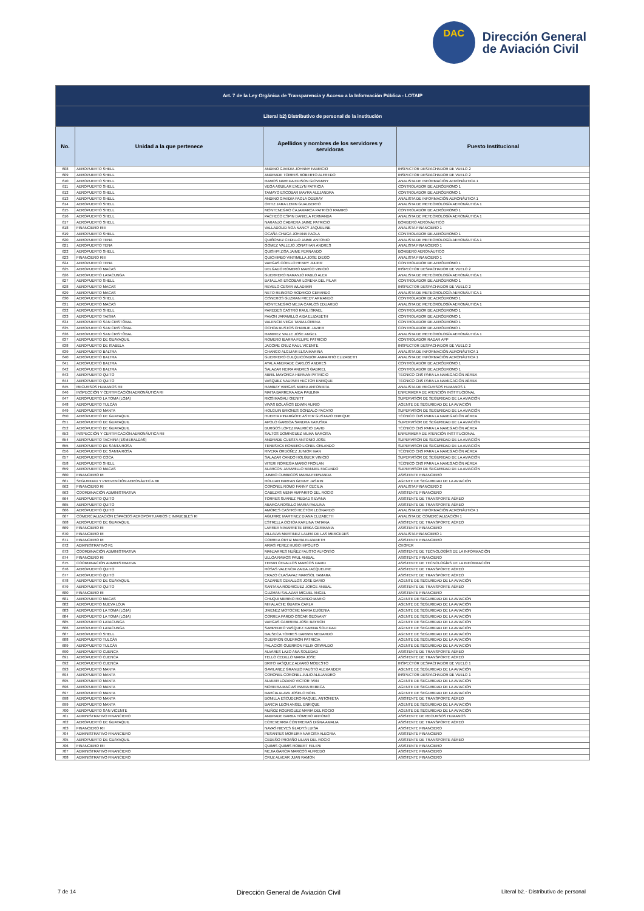DAC
Dirección General
de Aviación Civil
| Art. 7 de la Ley Orgánica de Transparencia y Acceso a la Información Pública - LOTAIP | | | |
| Literal b2) Distributivo de personal de la institución | | | |
| No. | Unidad a la que pertenece | Apellidos y nombres de los servidores y servidoras | Puesto Institucional |
| 608 | AEROPUERTO SHELL | ANDINO GAVIDIA JOHNNY FABRICIO | INSPECTOR DESPACHADOR DE VUELO 2 |
| 609 | AEROPUERTO SHELL | ANDRADE TORRES ROBERTO ALFREDO | INSPECTOR DESPACHADOR DE VUELO 2 |
| 610 | AEROPUERTO SHELL | RAMOS NAVEDA EDISON GIOVANNY | ANALISTA DE INFORMACIÓN AERONÁUTICA 1 |
| 611 | AEROPUERTO SHELL | VEGA AGUILAR EVELYN PATRICIA | CONTROLADOR DE AERÓDROMO 1 |
| 612 | AEROPUERTO SHELL | TAMAYO ESCOBAR MAYRA ALEJANDRA | CONTROLADOR DE AERÓDROMO 1 |
| 613 | AEROPUERTO SHELL | ANDINO GAVIDIA PAOLA ODERAY | ANALISTA DE INFORMACIÓN AERONÁUTICA 1 |
| 614 | AEROPUERTO SHELL | ORTIZ JARA LENIN GUALBERTO | ANALISTA DE METEOROLOGÍA AERONÁUTICA 1 |
| 615 | AEROPUERTO SHELL | MONTENEGRO CAJAMARCA PATRICIO RAMIRO | CONTROLADOR DE AERÓDROMO 1 |
| 616 | AEROPUERTO SHELL | PACHECO ESPIN DANIELA FERNANDA | ANALISTA DE METEOROLOGÍA AERONÁUTICA 1 |
| 617 | AEROPUERTO SHELL | NARANJO CABRERA JAIME PATRICIO | BOMBERO AERONÁUTICO |
| 618 | FINANCIERO RIII | VALLADOLID NOA NANCY JAQUELINE | ANALISTA FINANCIERO 1 |
| 619 | AEROPUERTO SHELL | OCAÑA CHUGA JOHANA PAOLA | CONTROLADOR DE AERÓDROMO 1 |
| 620 | AEROPUERTO TENA | QUIÑONEZ CEDILLO JAIME ANTONIO | ANALISTA DE METEOROLOGÍA AERONÁUTICA 1 |
| 621 | AEROPUERTO TENA | GOMEZ VALLEJO JONATHAN ANDRES | ANALISTA FINANCIERO 1 |
| 622 | AEROPUERTO SHELL | QUISHPI ZISA JAIME FERNANDO | BOMBERO AERONÁUTICO |
| 623 | FINANCIERO RIII | QUICHIMBO VINTIMILLA JOSE DIEGO | ANALISTA FINANCIERO 1 |
| 624 | AEROPUERTO TENA | VARGAS COELLO HENRY JULIER | CONTROLADOR DE AERÓDROMO 1 |
| 625 | AEROPUERTO MACAS | DELGADO ROMERO MARCO VINICIO | INSPECTOR DESPACHADOR DE VUELO 2 |
| 626 | AEROPUERTO LATACUNGA | GUERRERO NARANJO PABLO ALEX | ANALISTA DE METEOROLOGÍA AERONÁUTICA 1 |
| 627 | AEROPUERTO SHELL | BATALLAS ESCOBAR LORENA DEL PILAR | CONTROLADOR DE AERÓDROMO 1 |
| 628 | AEROPUERTO MACAS | REVELO CESAR WLADIMIR | INSPECTOR DESPACHADOR DE VUELO 2 |
| 629 | AEROPUERTO MACAS | NETO REINOSO RODRIGO GERARDO | ANALISTA DE METEOROLOGÍA AERONÁUTICA 1 |
| 630 | AEROPUERTO SHELL | CISNEROS GUZMAN FREDY ARMANDO | CONTROLADOR DE AERÓDROMO 1 |
| 631 | AEROPUERTO MACAS | MONTENEGRO MEJIA CARLOS EDUARDO | ANALISTA DE METEOROLOGÍA AERONÁUTICA 1 |
| 632 | AEROPUERTO SHELL | PAREDES CASTRO RAUL ISRAEL | CONTROLADOR DE AERÓDROMO 1 |
| 633 | AEROPUERTO TAISHA | PAVON JARAMILLO AIDA ELIZABETH | CONTROLADOR DE AERÓDROMO 1 |
| 634 | AEROPUERTO SAN CRISTÓBAL | VALENCIA VEGA TANIA LORENA | CONTROLADOR DE AERÓDROMO 1 |
| 635 | AEROPUERTO SAN CRISTÓBAL | OCHOA BUSTOS CHARLIE JAVIER | CONTROLADOR DE AERÓDROMO 1 |
| 636 | AEROPUERTO SAN CRISTÓBAL | RAMIREZ VALLE JOSE ANGEL | ANALISTA DE METEOROLOGÍA AERONÁUTICA 1 |
| 637 | AEROPUERTO DE GUAYAQUIL | ROMERO IBARRA FELIPE PATRICIO | CONTROLADOR RADAR APP |
| 638 | AEROPUERTO DE ISABELA | JACOME CRUZ RAUL VICENTE | INSPECTOR DESPACHADOR DE VUELO 2 |
| 639 | AEROPUERTO BALTRA | CHANGO ALGUIAR ELSA MARINA | ANALISTA DE INFORMACIÓN AERONÁUTICA 1 |
| 640 | AEROPUERTO BALTRA | GUERRERO CULQUICONDOR AMPARITO ELIZABETH | ANALISTA DE INFORMACIÓN AERONÁUTICA 1 |
| 641 | AEROPUERTO BALTRA | AYALA ANDRADE CARLOS ANDRES | CONTROLADOR DE AERÓDROMO 1 |
| 642 | AEROPUERTO BALTRA | SALAZAR NEIRA ANDRES GABRIEL | CONTROLADOR DE AERÓDROMO 1 |
| 643 | AEROPUERTO QUITO | ABRIL MAYORGA HERNAN PATRICIO | TÉCNICO CNS PARA LA NAVEGACIÓN AÉREA |
| 644 | AEROPUERTO QUITO | VASQUEZ NAUPARI HECTOR ENRIQUE | TÉCNICO CNS PARA LA NAVEGACIÓN AÉREA |
| 645 | RECURSOS HUMANOS RII | RAMBAY VARGAS MARIA ANTONIETA | ANALISTA DE RECURSOS HUMANOS 1 |
| 646 | INSPECCIÓN Y CERTIFICACIÓN AERONÁUTICA RI | MAITA BARRERA AIDA PAULINA | ENFERMERA DE ATENCIÓN INSTITUCIONAL |
| 647 | AEROPUERTO LA TOMA (LOJA) | RIOS MAGALI GIENITT | SUPERVISOR DE SEGURIDAD DE LA AVIACIÓN |
| 648 | AEROPUERTO TULCÁN | VIVAS BOLAÑOS EDWIN ALIRIO | AGENTE DE SEGURIDAD DE LA AVIACIÓN |
| 649 | AEROPUERTO MANTA | HOLGUIN BRIONES GONZALO PACATO | SUPERVISOR DE SEGURIDAD DE LA AVIACIÓN |
| 650 | AEROPUERTO DE GUAYAQUIL | HUERTA PINARGOTE ASTER GUSTAVO ENRIQUE | TÉCNICO CNS PARA LA NAVEGACIÓN AÉREA |
| 651 | AEROPUERTO DE GUAYAQUIL | APOLO GARBOA SANDRA KATUSKA | SUPERVISOR DE SEGURIDAD DE LA AVIACIÓN |
| 652 | AEROPUERTO DE GUAYAQUIL | BURGOS LOPEZ MAURICIO DAVID | TÉCNICO CNS PARA LA NAVEGACIÓN AÉREA |
| 653 | INSPECCIÓN Y CERTIFICACIÓN AERONÁUTICA RII | SALTOS DOMINGUEZ VILMA NARCISA | ENFERMERA DE ATENCIÓN INSTITUCIONAL |
| 654 | AEROPUERTO TACHINA (ESMERALDAS) | ANDRADE CUESTA ANTONIO JOSE | SUPERVISOR DE SEGURIDAD DE LA AVIACIÓN |
| 655 | AEROPUERTO DE SANTA ROSA | TENESACA ROMERO LIONEL ORLANDO | SUPERVISOR DE SEGURIDAD DE LA AVIACIÓN |
| 656 | AEROPUERTO DE SANTA ROSA | RIVERA ORDOÑEZ JUNIOR IVAN | TÉCNICO CNS PARA LA NAVEGACIÓN AÉREA |
| 657 | AEROPUERTO COCA | SALAZAR CANDO HOLGUER VINICIO | SUPERVISOR DE SEGURIDAD DE LA AVIACIÓN |
| 658 | AEROPUERTO SHELL | VITERI NORIEGA MARIO FROILAN | TÉCNICO CNS PARA LA NAVEGACIÓN AÉREA |
| 659 | AEROPUERTO MACAS | ALARCON JARAMILLO MANUEL FACUNDO | SUPERVISOR DE SEGURIDAD DE LA AVIACIÓN |
| 660 | FINANCIERO RI | JUMBO CUMBICOS MARIA FERNANDA | ASISTENTE FINANCIERO |
| 661 | SEGURIDAD Y PREVENCIÓN AERONÁUTICA RII | ROLDAN FARFAN GENNY JASMIN | AGENTE DE SEGURIDAD DE LA AVIACIÓN |
| 662 | FINANCIERO RI | CORONEL ROMO FANNY CECILIA | ANALISTA FINANCIERO 2 |
| 663 | COORDINACIÓN ADMINISTRATIVA | CABEZAS MENA AMPARITO DEL ROCIO | ASISTENTE FINANCIERO |
| 664 | AEROPUERTO QUITO | TORRES SUAREZ PIEDAD SILVANA | ASISTENTE DE TRANSPORTE AÉREO |
| 665 | AEROPUERTO QUITO | ABARCA ROSILLO MARIA PAULINA | ASISTENTE DE TRANSPORTE AÉREO |
| 666 | AEROPUERTO QUITO | AMORES CASTRO HECTOR LEONARDO | ANALISTA DE INFORMACIÓN AERONÁUTICA 1 |
| 667 | COMERCIALIZACIÓN ESPACIOS AEROPORTUARIOS E INMUEBLES RI | AGUIRRE MARTINEZ DIANA ELIZABETH | ANALISTA DE COMERCIALIZACIÓN 1 |
| 668 | AEROPUERTO DE GUAYAQUIL | ESTRELLA OCHOA KARLINA TATIANA | ASISTENTE DE TRANSPORTE AÉREO |
| 669 | FINANCIERO RI | LARREA NAVARRETE ERIKA GERMANIA | ASISTENTE FINANCIERO |
| 670 | FINANCIERO RI | VILLALVA MARTINEZ LAURA DE LAS MERCEDES | ANALISTA FINANCIERO 1 |
| 671 | FINANCIERO RI | CORREA ORTIZ MARIA ELIZABETH | ASISTENTE FINANCIERO |
| 672 | ADMINISTRATIVO R1 | ARIAS PEREZ HUGO HIPOLITO | CHOFER |
| 673 | COORDINACIÓN ADMINISTRATIVA | MANJARRES NUÑEZ FAUSTO ALFONSO | ASISTENTE DE TECNOLOGÍAS DE LA INFORMACIÓN |
| 674 | FINANCIERO RI | ULLOA RAMOS PAUL ANIBAL | ASISTENTE FINANCIERO |
| 675 | COORDINACIÓN ADMINISTRATIVA | TERAN CEVALLOS MARCOS DAVID | ASISTENTE DE TECNOLOGÍAS DE LA INFORMACIÓN |
| 676 | AEROPUERTO QUITO | ROSAS VALENCIA ZAIDA JACQUELINE | ASISTENTE DE TRANSPORTE AÉREO |
| 677 | AEROPUERTO QUITO | ERAZO CUASAPAZ MARISOL TAMARA | ASISTENTE DE TRANSPORTE AÉREO |
| 678 | AEROPUERTO DE GUAYAQUIL | CAZARES CEVALLOS JOSE DARIO | AGENTE DE SEGURIDAD DE LA AVIACIÓN |
| 679 | AEROPUERTO QUITO | SANTANA RODRIGUEZ JORGE ANIBAL | ASISTENTE DE TRANSPORTE AÉREO |
| 680 | FINANCIERO RI | GUZMAN SALAZAR MIGUEL ANGEL | ASISTENTE FINANCIERO |
| 681 | AEROPUERTO MACAS | CHUQUI MERINO RICARDO MARIO | AGENTE DE SEGURIDAD DE LA AVIACIÓN |
| 682 | AEROPUERTO NUEVA LOJA | MIHALACHE GUAITA CARLA | AGENTE DE SEGURIDAD DE LA AVIACIÓN |
| 683 | AEROPUERTO LA TOMA (LOJA) | JIMENEZ MOTOCHE MARIA EUGENIA | AGENTE DE SEGURIDAD DE LA AVIACIÓN |
| 684 | AEROPUERTO LA TOMA (LOJA) | CORREA PARDO OSCAR GEOVANY | AGENTE DE SEGURIDAD DE LA AVIACIÓN |
| 685 | AEROPUERTO LATACUNGA | VARGAS CARRERA JOSE BAYRON | AGENTE DE SEGURIDAD DE LA AVIACIÓN |
| 686 | AEROPUERTO LATACUNGA | SAMPEDRO VASQUEZ KARINA SOLEDAD | AGENTE DE SEGURIDAD DE LA AVIACIÓN |
| 687 | AEROPUERTO SHELL | BALSECA TORRES DARWIN MEDARDO | AGENTE DE SEGURIDAD DE LA AVIACIÓN |
| 688 | AEROPUERTO TULCÁN | GUERRON GUERRON PATRICIA | AGENTE DE SEGURIDAD DE LA AVIACIÓN |
| 689 | AEROPUERTO TULCÁN | PALACIOS GUERRON FELIX OSWALDO | AGENTE DE SEGURIDAD DE LA AVIACIÓN |
| 690 | AEROPUERTO CUENCA | ALVARES LAZO ANA SOLEDAD | ASISTENTE DE TRANSPORTE AÉREO |
| 691 | AEROPUERTO CUENCA | TELLO CEDILLO MARIA JOSE | ASISTENTE DE TRANSPORTE AÉREO |
| 692 | AEROPUERTO CUENCA | BRITO VASQUEZ ALVARO MODESTO | INSPECTOR DESPACHADOR DE VUELO 1 |
| 693 | AEROPUERTO MANTA | GAVILANEZ GRANIZO FAUSTO ALEXANDER | AGENTE DE SEGURIDAD DE LA AVIACIÓN |
| 694 | AEROPUERTO MANTA | CORONEL CORONEL JULIO ALEJANDRO | INSPECTOR DESPACHADOR DE VUELO 1 |
| 695 | AEROPUERTO MANTA | ALVEAR LOZANO VICTOR IVAN | AGENTE DE SEGURIDAD DE LA AVIACIÓN |
| 696 | AEROPUERTO MANTA | MOREIRA MACIAS MARIA REBECA | AGENTE DE SEGURIDAD DE LA AVIACIÓN |
| 697 | AEROPUERTO MANTA | BARCIA ALAVA JOSELO NOEL | AGENTE DE SEGURIDAD DE LA AVIACIÓN |
| 698 | AEROPUERTO MANTA | BONILLA ESCUDERO RAQUEL ANTONIETA | ASISTENTE DE TRANSPORTE AÉREO |
| 699 | AEROPUERTO MANTA | BARCIA LEON ANGEL ENRIQUE | AGENTE DE SEGURIDAD DE LA AVIACIÓN |
| 700 | AEROPUERTO SAN VICENTE | MUÑOZ RODRIGUEZ MARIA DEL ROCIO | AGENTE DE SEGURIDAD DE LA AVIACIÓN |
| 701 | ADMINISTRATIVO FINANCIERO | ANDRADE BARBA HOMERO ANTONIO | ASISTENTE DE RECURSOS HUMANOS |
| 702 | AEROPUERTO DE GUAYAQUIL | ECHEVERRIA CONTRERAS DIGNA AMALIA | ASISTENTE DE TRANSPORTE AÉREO |
| 703 | FINANCIERO RII | NAVAS NIEVES GLADYS LUISA | ASISTENTE FINANCIERO |
| 704 | ADMINISTRATIVO FINANCIERO | PESANTES MOREIRA NARCISA ALEGRIA | ASISTENTE FINANCIERO |
| 705 | AEROPUERTO DE GUAYAQUIL | CEDEÑO PROAÑO LILIAN DEL ROCIO | ASISTENTE DE TRANSPORTE AÉREO |
| 706 | FINANCIERO RII | QUIMIS QUIMIS ROBERT FELIPE | ASISTENTE FINANCIERO |
| 707 | ADMINISTRATIVO FINANCIERO | MEJIA GARCIA MARCOS ALFREDO | ASISTENTE FINANCIERO |
| 708 | ADMINISTRATIVO FINANCIERO | CRUZ ALVEAR JUAN RAMON | ASISTENTE FINANCIERO |
7 de 14 Dirección General de Aviación Civil Literal b2.- Distributivo de personal